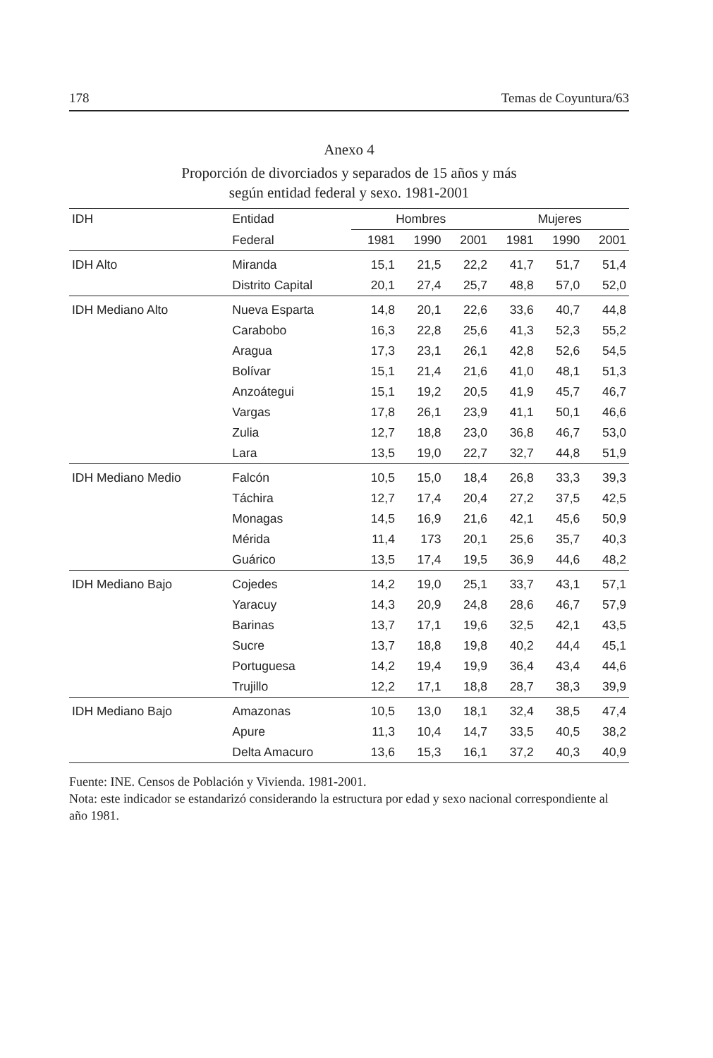178 Temas de Coyuntura/63
Anexo 4
Proporción de divorciados y separados de 15 años y más
según entidad federal y sexo. 1981-2001
| IDH | Entidad | Hombres | | | Mujeres | | |
| --- | --- | --- | --- | --- | --- | --- | --- |
| | Federal | 1981 | 1990 | 2001 | 1981 | 1990 | 2001 |
| IDH Alto | Miranda | 15,1 | 21,5 | 22,2 | 41,7 | 51,7 | 51,4 |
| | Distrito Capital | 20,1 | 27,4 | 25,7 | 48,8 | 57,0 | 52,0 |
| IDH Mediano Alto | Nueva Esparta | 14,8 | 20,1 | 22,6 | 33,6 | 40,7 | 44,8 |
| | Carabobo | 16,3 | 22,8 | 25,6 | 41,3 | 52,3 | 55,2 |
| | Aragua | 17,3 | 23,1 | 26,1 | 42,8 | 52,6 | 54,5 |
| | Bolívar | 15,1 | 21,4 | 21,6 | 41,0 | 48,1 | 51,3 |
| | Anzoátegui | 15,1 | 19,2 | 20,5 | 41,9 | 45,7 | 46,7 |
| | Vargas | 17,8 | 26,1 | 23,9 | 41,1 | 50,1 | 46,6 |
| | Zulia | 12,7 | 18,8 | 23,0 | 36,8 | 46,7 | 53,0 |
| | Lara | 13,5 | 19,0 | 22,7 | 32,7 | 44,8 | 51,9 |
| IDH Mediano Medio | Falcón | 10,5 | 15,0 | 18,4 | 26,8 | 33,3 | 39,3 |
| | Táchira | 12,7 | 17,4 | 20,4 | 27,2 | 37,5 | 42,5 |
| | Monagas | 14,5 | 16,9 | 21,6 | 42,1 | 45,6 | 50,9 |
| | Mérida | 11,4 | 173 | 20,1 | 25,6 | 35,7 | 40,3 |
| | Guárico | 13,5 | 17,4 | 19,5 | 36,9 | 44,6 | 48,2 |
| IDH Mediano Bajo | Cojedes | 14,2 | 19,0 | 25,1 | 33,7 | 43,1 | 57,1 |
| | Yaracuy | 14,3 | 20,9 | 24,8 | 28,6 | 46,7 | 57,9 |
| | Barinas | 13,7 | 17,1 | 19,6 | 32,5 | 42,1 | 43,5 |
| | Sucre | 13,7 | 18,8 | 19,8 | 40,2 | 44,4 | 45,1 |
| | Portuguesa | 14,2 | 19,4 | 19,9 | 36,4 | 43,4 | 44,6 |
| | Trujillo | 12,2 | 17,1 | 18,8 | 28,7 | 38,3 | 39,9 |
| IDH Mediano Bajo | Amazonas | 10,5 | 13,0 | 18,1 | 32,4 | 38,5 | 47,4 |
| | Apure | 11,3 | 10,4 | 14,7 | 33,5 | 40,5 | 38,2 |
| | Delta Amacuro | 13,6 | 15,3 | 16,1 | 37,2 | 40,3 | 40,9 |
Fuente: INE. Censos de Población y Vivienda. 1981-2001.
Nota: este indicador se estandarizó considerando la estructura por edad y sexo nacional correspondiente al año 1981.